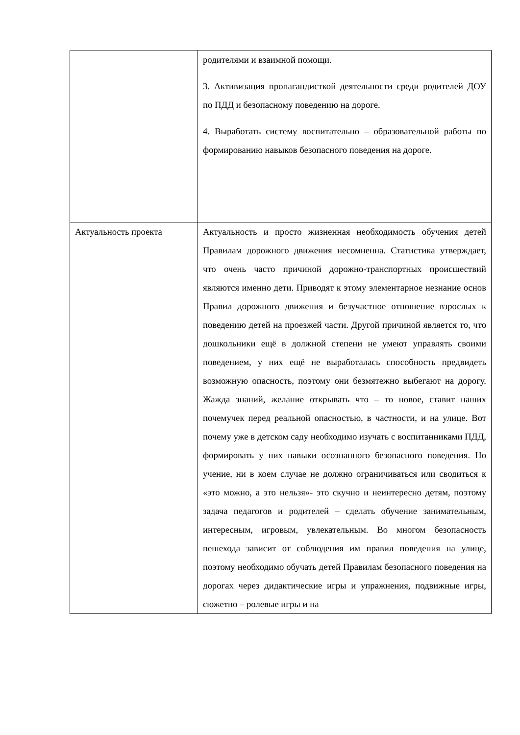| | родителями и взаимной помощи. 3. Активизация пропагандисткой деятельности среди родителей ДОУ по ПДД и безопасному поведению на дороге. 4. Выработать систему воспитательно – образовательной работы по формированию навыков безопасного поведения на дороге. |
| Актуальность проекта | Актуальность и просто жизненная необходимость обучения детей Правилам дорожного движения несомненна. Статистика утверждает, что очень часто причиной дорожно-транспортных происшествий являются именно дети. Приводят к этому элементарное незнание основ Правил дорожного движения и безучастное отношение взрослых к поведению детей на проезжей части. Другой причиной является то, что дошкольники ещё в должной степени не умеют управлять своими поведением, у них ещё не выработалась способность предвидеть возможную опасность, поэтому они безмятежно выбегают на дорогу. Жажда знаний, желание открывать что – то новое, ставит наших почемучек перед реальной опасностью, в частности, и на улице. Вот почему уже в детском саду необходимо изучать с воспитанниками ПДД, формировать у них навыки осознанного безопасного поведения. Но учение, ни в коем случае не должно ограничиваться или сводиться к «это можно, а это нельзя»- это скучно и неинтересно детям, поэтому задача педагогов и родителей – сделать обучение занимательным, интересным, игровым, увлекательным. Во многом безопасность пешехода зависит от соблюдения им правил поведения на улице, поэтому необходимо обучать детей Правилам безопасного поведения на дорогах через дидактические игры и упражнения, подвижные игры, сюжетно – ролевые игры и на |